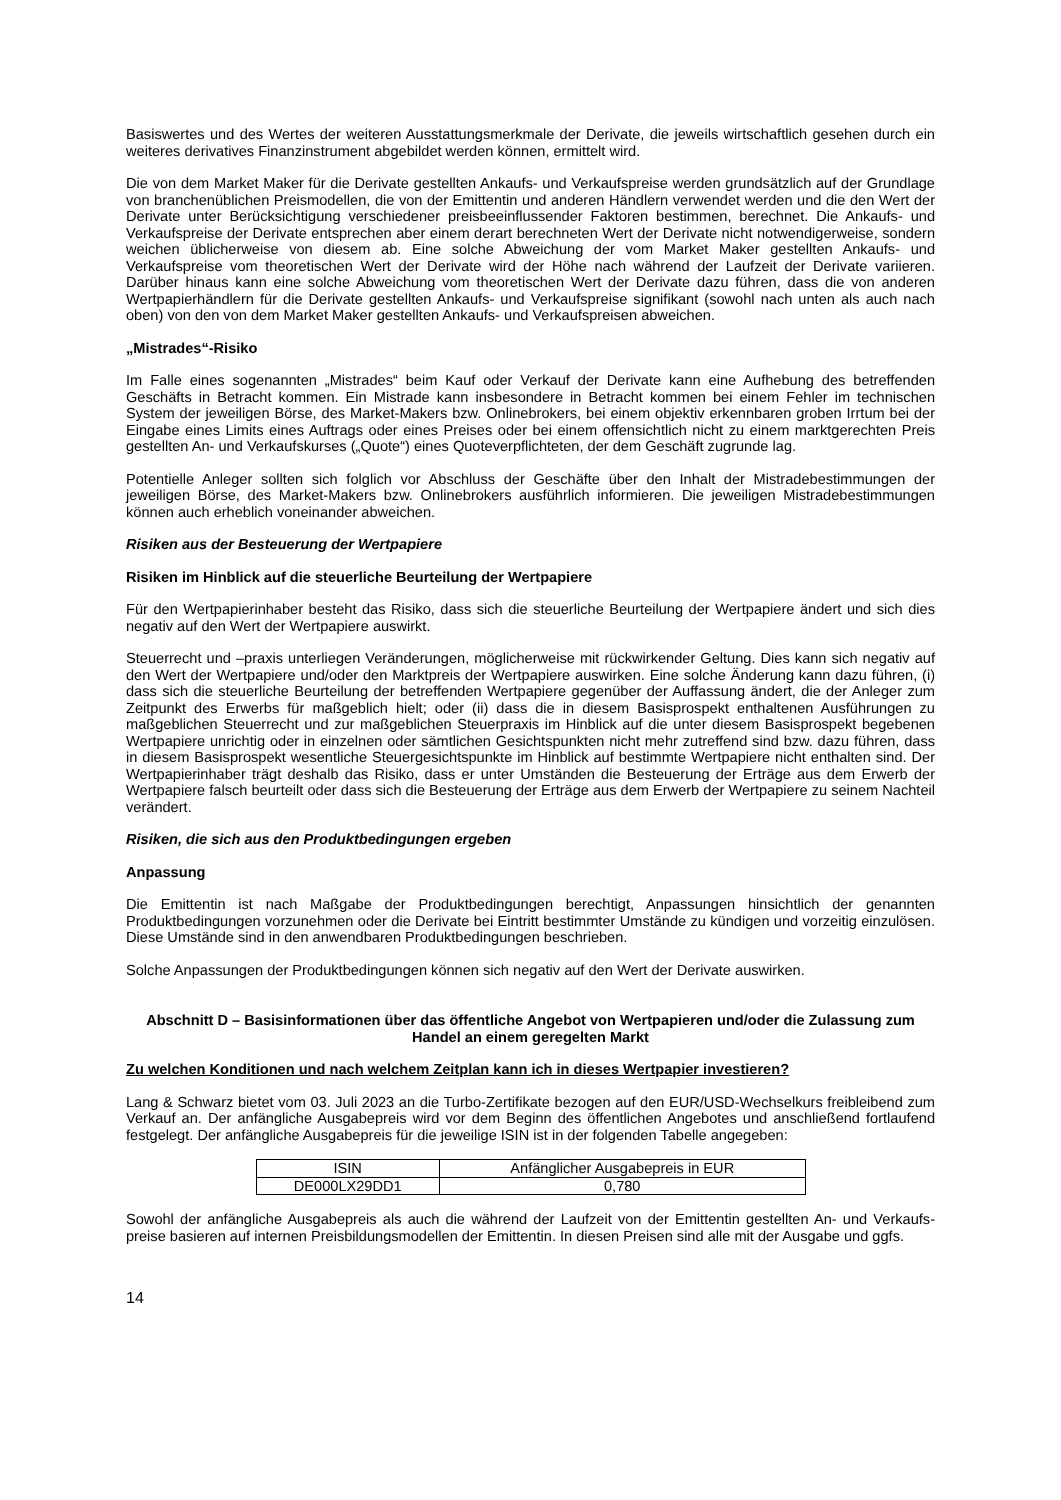Basiswertes und des Wertes der weiteren Ausstattungsmerkmale der Derivate, die jeweils wirtschaftlich gesehen durch ein weiteres derivatives Finanzinstrument abgebildet werden können, ermittelt wird.
Die von dem Market Maker für die Derivate gestellten Ankaufs- und Verkaufspreise werden grundsätzlich auf der Grundlage von branchenüblichen Preismodellen, die von der Emittentin und anderen Händlern verwendet werden und die den Wert der Derivate unter Berücksichtigung verschiedener preisbeeinflussender Faktoren bestimmen, berechnet. Die Ankaufs- und Verkaufspreise der Derivate entsprechen aber einem derart berechneten Wert der Derivate nicht notwendigerweise, sondern weichen üblicherweise von diesem ab. Eine solche Abweichung der vom Market Maker gestellten Ankaufs- und Verkaufspreise vom theoretischen Wert der Derivate wird der Höhe nach während der Laufzeit der Derivate variieren. Darüber hinaus kann eine solche Abweichung vom theoretischen Wert der Derivate dazu führen, dass die von anderen Wertpapierhändlern für die Derivate gestellten Ankaufs- und Verkaufspreise signifikant (sowohl nach unten als auch nach oben) von den von dem Market Maker gestellten Ankaufs- und Verkaufspreisen abweichen.
„Mistrades“-Risiko
Im Falle eines sogenannten „Mistrades“ beim Kauf oder Verkauf der Derivate kann eine Aufhebung des betreffenden Geschäfts in Betracht kommen. Ein Mistrade kann insbesondere in Betracht kommen bei einem Fehler im technischen System der jeweiligen Börse, des Market-Makers bzw. Onlinebrokers, bei einem objektiv erkennbaren groben Irrtum bei der Eingabe eines Limits eines Auftrags oder eines Preises oder bei einem offensichtlich nicht zu einem marktgerechten Preis gestellten An- und Verkaufskurses („Quote“) eines Quoteverpflichteten, der dem Geschäft zugrunde lag.
Potentielle Anleger sollten sich folglich vor Abschluss der Geschäfte über den Inhalt der Mistradebestimmungen der jeweiligen Börse, des Market-Makers bzw. Onlinebrokers ausführlich informieren. Die jeweiligen Mistradebestimmungen können auch erheblich voneinander abweichen.
Risiken aus der Besteuerung der Wertpapiere
Risiken im Hinblick auf die steuerliche Beurteilung der Wertpapiere
Für den Wertpapierinhaber besteht das Risiko, dass sich die steuerliche Beurteilung der Wertpapiere ändert und sich dies negativ auf den Wert der Wertpapiere auswirkt.
Steuerrecht und –praxis unterliegen Veränderungen, möglicherweise mit rückwirkender Geltung. Dies kann sich negativ auf den Wert der Wertpapiere und/oder den Marktpreis der Wertpapiere auswirken. Eine solche Änderung kann dazu führen, (i) dass sich die steuerliche Beurteilung der betreffenden Wertpapiere gegenüber der Auffassung ändert, die der Anleger zum Zeitpunkt des Erwerbs für maßgeblich hielt; oder (ii) dass die in diesem Basisprospekt enthaltenen Ausführungen zu maßgeblichen Steuerrecht und zur maßgeblichen Steuerpraxis im Hinblick auf die unter diesem Basisprospekt begebenen Wertpapiere unrichtig oder in einzelnen oder sämtlichen Gesichtspunkten nicht mehr zutreffend sind bzw. dazu führen, dass in diesem Basisprospekt wesentliche Steuergesichtspunkte im Hinblick auf bestimmte Wertpapiere nicht enthalten sind. Der Wertpapierinhaber trägt deshalb das Risiko, dass er unter Umständen die Besteuerung der Erträge aus dem Erwerb der Wertpapiere falsch beurteilt oder dass sich die Besteuerung der Erträge aus dem Erwerb der Wertpapiere zu seinem Nachteil verändert.
Risiken, die sich aus den Produktbedingungen ergeben
Anpassung
Die Emittentin ist nach Maßgabe der Produktbedingungen berechtigt, Anpassungen hinsichtlich der genannten Produktbedingungen vorzunehmen oder die Derivate bei Eintritt bestimmter Umstände zu kündigen und vorzeitig einzulösen. Diese Umstände sind in den anwendbaren Produktbedingungen beschrieben.
Solche Anpassungen der Produktbedingungen können sich negativ auf den Wert der Derivate auswirken.
Abschnitt D – Basisinformationen über das öffentliche Angebot von Wertpapieren und/oder die Zulassung zum Handel an einem geregelten Markt
Zu welchen Konditionen und nach welchem Zeitplan kann ich in dieses Wertpapier investieren?
Lang & Schwarz bietet vom 03. Juli 2023 an die Turbo-Zertifikate bezogen auf den EUR/USD-Wechselkurs freibleibend zum Verkauf an. Der anfängliche Ausgabepreis wird vor dem Beginn des öffentlichen Angebotes und anschließend fortlaufend festgelegt. Der anfängliche Ausgabepreis für die jeweilige ISIN ist in der folgenden Tabelle angegeben:
| ISIN | Anfänglicher Ausgabepreis in EUR |
| DE000LX29DD1 | 0,780 |
Sowohl der anfängliche Ausgabepreis als auch die während der Laufzeit von der Emittentin gestellten An- und Verkaufs-preise basieren auf internen Preisbildungsmodellen der Emittentin. In diesen Preisen sind alle mit der Ausgabe und ggfs.
14